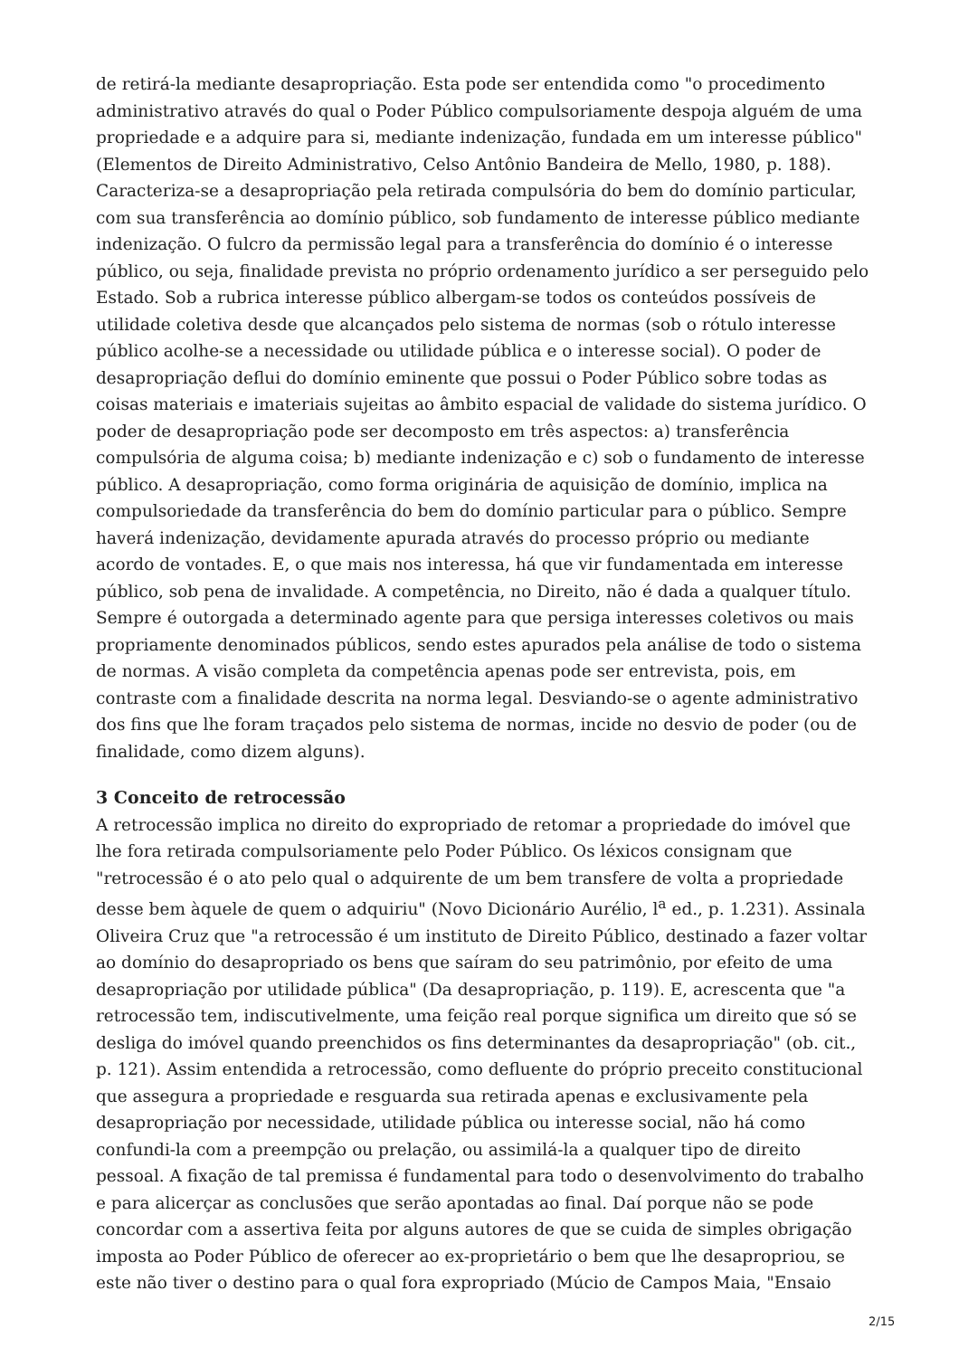de retirá-la mediante desapropriação. Esta pode ser entendida como "o procedimento administrativo através do qual o Poder Público compulsoriamente despoja alguém de uma propriedade e a adquire para si, mediante indenização, fundada em um interesse público" (Elementos de Direito Administrativo, Celso Antônio Bandeira de Mello, 1980, p. 188). Caracteriza-se a desapropriação pela retirada compulsória do bem do domínio particular, com sua transferência ao domínio público, sob fundamento de interesse público mediante indenização. O fulcro da permissão legal para a transferência do domínio é o interesse público, ou seja, finalidade prevista no próprio ordenamento jurídico a ser perseguido pelo Estado. Sob a rubrica interesse público albergam-se todos os conteúdos possíveis de utilidade coletiva desde que alcançados pelo sistema de normas (sob o rótulo interesse público acolhe-se a necessidade ou utilidade pública e o interesse social). O poder de desapropriação deflui do domínio eminente que possui o Poder Público sobre todas as coisas materiais e imateriais sujeitas ao âmbito espacial de validade do sistema jurídico. O poder de desapropriação pode ser decomposto em três aspectos: a) transferência compulsória de alguma coisa; b) mediante indenização e c) sob o fundamento de interesse público. A desapropriação, como forma originária de aquisição de domínio, implica na compulsoriedade da transferência do bem do domínio particular para o público. Sempre haverá indenização, devidamente apurada através do processo próprio ou mediante acordo de vontades. E, o que mais nos interessa, há que vir fundamentada em interesse público, sob pena de invalidade. A competência, no Direito, não é dada a qualquer título. Sempre é outorgada a determinado agente para que persiga interesses coletivos ou mais propriamente denominados públicos, sendo estes apurados pela análise de todo o sistema de normas. A visão completa da competência apenas pode ser entrevista, pois, em contraste com a finalidade descrita na norma legal. Desviando-se o agente administrativo dos fins que lhe foram traçados pelo sistema de normas, incide no desvio de poder (ou de finalidade, como dizem alguns).
3 Conceito de retrocessão
A retrocessão implica no direito do expropriado de retomar a propriedade do imóvel que lhe fora retirada compulsoriamente pelo Poder Público. Os léxicos consignam que "retrocessão é o ato pelo qual o adquirente de um bem transfere de volta a propriedade desse bem àquele de quem o adquiriu" (Novo Dicionário Aurélio, l<sup>a</sup> ed., p. 1.231). Assinala Oliveira Cruz que "a retrocessão é um instituto de Direito Público, destinado a fazer voltar ao domínio do desapropriado os bens que saíram do seu patrimônio, por efeito de uma desapropriação por utilidade pública" (Da desapropriação, p. 119). E, acrescenta que "a retrocessão tem, indiscutivelmente, uma feição real porque significa um direito que só se desliga do imóvel quando preenchidos os fins determinantes da desapropriação" (ob. cit., p. 121). Assim entendida a retrocessão, como defluente do próprio preceito constitucional que assegura a propriedade e resguarda sua retirada apenas e exclusivamente pela desapropriação por necessidade, utilidade pública ou interesse social, não há como confundi-la com a preempção ou prelação, ou assimilá-la a qualquer tipo de direito pessoal. A fixação de tal premissa é fundamental para todo o desenvolvimento do trabalho e para alicerçar as conclusões que serão apontadas ao final. Daí porque não se pode concordar com a assertiva feita por alguns autores de que se cuida de simples obrigação imposta ao Poder Público de oferecer ao ex-proprietário o bem que lhe desapropriou, se este não tiver o destino para o qual fora expropriado (Múcio de Campos Maia, "Ensaio
2/15